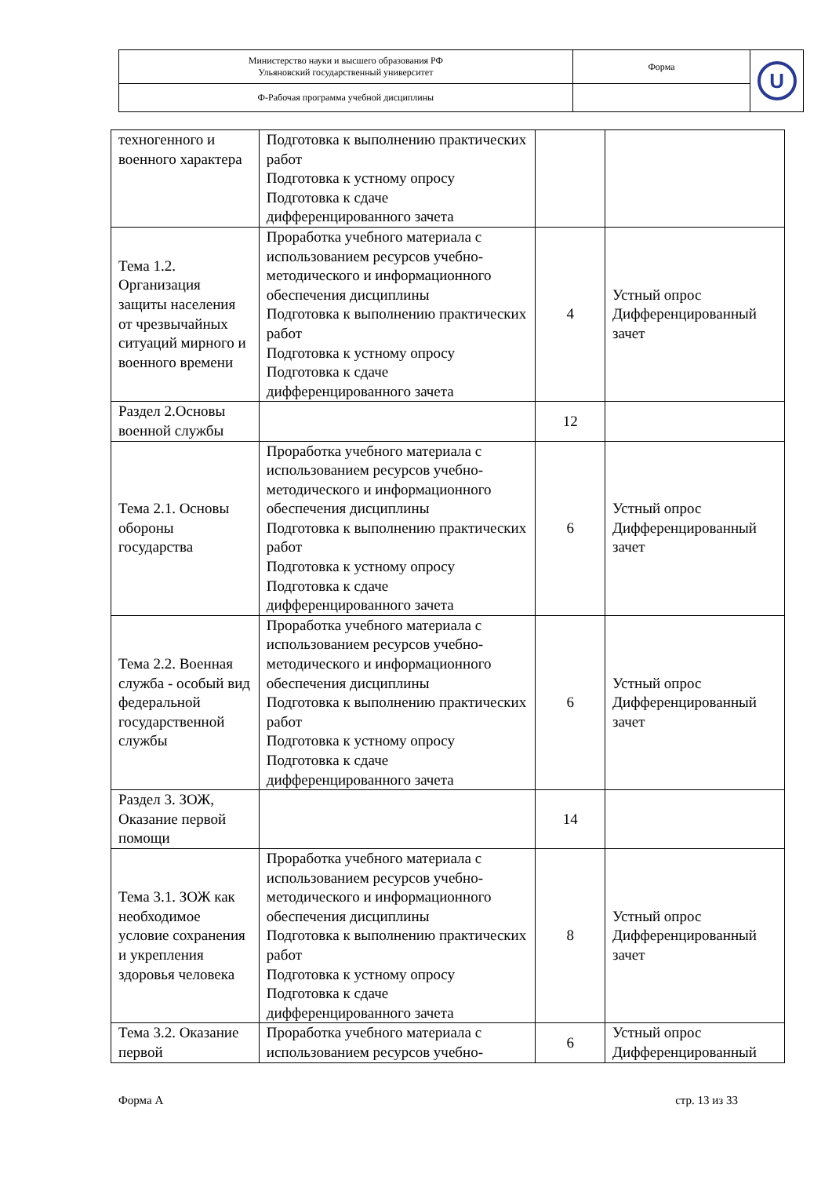| Министерство науки и высшего образования РФ Ульяновский государственный университет | Форма | U |
| Ф-Рабочая программа учебной дисциплины | | |
| техногенного и военного характера | Подготовка к выполнению практических работ Подготовка к устному опросу Подготовка к сдаче дифференцированного зачета | | |
| Тема 1.2. Организация защиты населения от чрезвычайных ситуаций мирного и военного времени | Проработка учебного материала с использованием ресурсов учебно-методического и информационного обеспечения дисциплины Подготовка к выполнению практических работ Подготовка к устному опросу Подготовка к сдаче дифференцированного зачета | 4 | Устный опрос Дифференцированный зачет |
| Раздел 2.Основы военной службы | | 12 | |
| Тема 2.1. Основы обороны государства | Проработка учебного материала с использованием ресурсов учебно-методического и информационного обеспечения дисциплины Подготовка к выполнению практических работ Подготовка к устному опросу Подготовка к сдаче дифференцированного зачета | 6 | Устный опрос Дифференцированный зачет |
| Тема 2.2. Военная служба - особый вид федеральной государственной службы | Проработка учебного материала с использованием ресурсов учебно-методического и информационного обеспечения дисциплины Подготовка к выполнению практических работ Подготовка к устному опросу Подготовка к сдаче дифференцированного зачета | 6 | Устный опрос Дифференцированный зачет |
| Раздел 3. ЗОЖ, Оказание первой помощи | | 14 | |
| Тема 3.1. ЗОЖ как необходимое условие сохранения и укрепления здоровья человека | Проработка учебного материала с использованием ресурсов учебно-методического и информационного обеспечения дисциплины Подготовка к выполнению практических работ Подготовка к устному опросу Подготовка к сдаче дифференцированного зачета | 8 | Устный опрос Дифференцированный зачет |
| Тема 3.2. Оказание первой | Проработка учебного материала с использованием ресурсов учебно- | 6 | Устный опрос Дифференцированный |
Форма А стр. 13 из 33